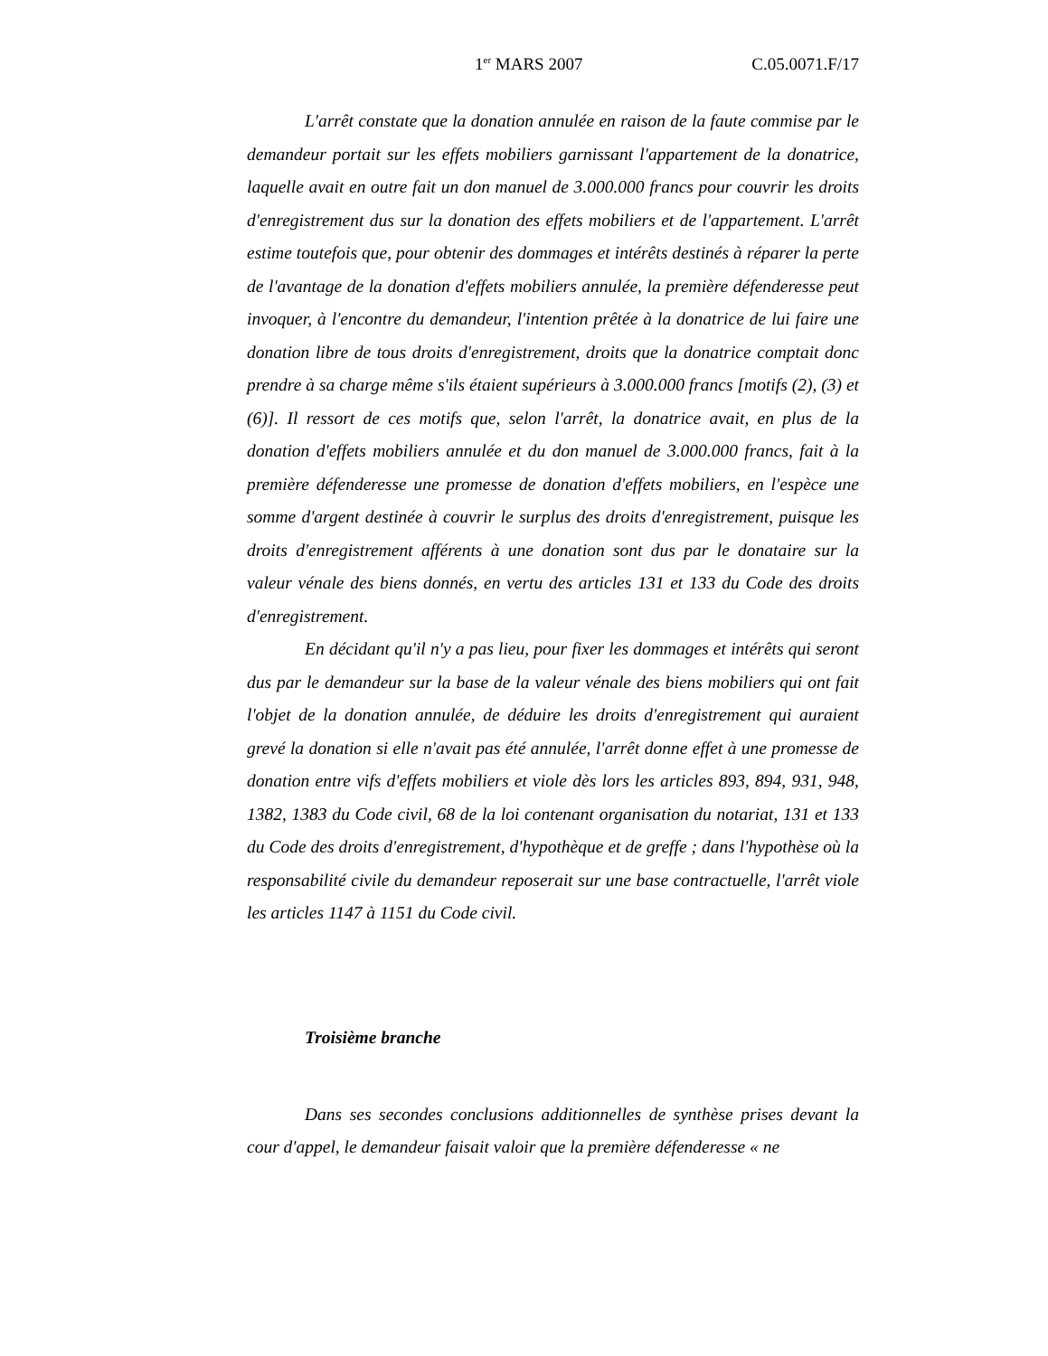1<sup>er</sup> MARS 2007 C.05.0071.F/17
L'arrêt constate que la donation annulée en raison de la faute commise par le demandeur portait sur les effets mobiliers garnissant l'appartement de la donatrice, laquelle avait en outre fait un don manuel de 3.000.000 francs pour couvrir les droits d'enregistrement dus sur la donation des effets mobiliers et de l'appartement. L'arrêt estime toutefois que, pour obtenir des dommages et intérêts destinés à réparer la perte de l'avantage de la donation d'effets mobiliers annulée, la première défenderesse peut invoquer, à l'encontre du demandeur, l'intention prêtée à la donatrice de lui faire une donation libre de tous droits d'enregistrement, droits que la donatrice comptait donc prendre à sa charge même s'ils étaient supérieurs à 3.000.000 francs [motifs (2), (3) et (6)]. Il ressort de ces motifs que, selon l'arrêt, la donatrice avait, en plus de la donation d'effets mobiliers annulée et du don manuel de 3.000.000 francs, fait à la première défenderesse une promesse de donation d'effets mobiliers, en l'espèce une somme d'argent destinée à couvrir le surplus des droits d'enregistrement, puisque les droits d'enregistrement afférents à une donation sont dus par le donataire sur la valeur vénale des biens donnés, en vertu des articles 131 et 133 du Code des droits d'enregistrement.
En décidant qu'il n'y a pas lieu, pour fixer les dommages et intérêts qui seront dus par le demandeur sur la base de la valeur vénale des biens mobiliers qui ont fait l'objet de la donation annulée, de déduire les droits d'enregistrement qui auraient grevé la donation si elle n'avait pas été annulée, l'arrêt donne effet à une promesse de donation entre vifs d'effets mobiliers et viole dès lors les articles 893, 894, 931, 948, 1382, 1383 du Code civil, 68 de la loi contenant organisation du notariat, 131 et 133 du Code des droits d'enregistrement, d'hypothèque et de greffe ; dans l'hypothèse où la responsabilité civile du demandeur reposerait sur une base contractuelle, l'arrêt viole les articles 1147 à 1151 du Code civil.
Troisième branche
Dans ses secondes conclusions additionnelles de synthèse prises devant la cour d'appel, le demandeur faisait valoir que la première défenderesse « ne